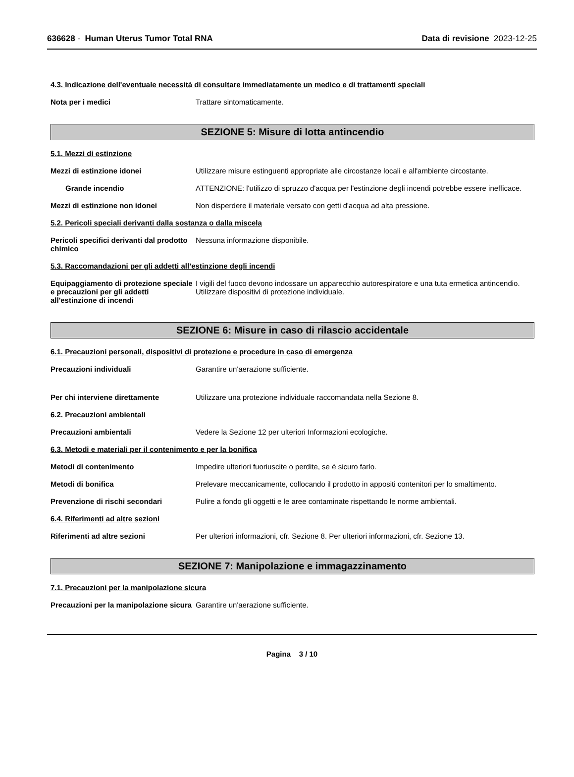636628 - Human Uterus Tumor Total RNA
Data di revisione 2023-12-25
4.3. Indicazione dell'eventuale necessità di consultare immediatamente un medico e di trattamenti speciali
Nota per i medici Trattare sintomaticamente.
SEZIONE 5: Misure di lotta antincendio
5.1. Mezzi di estinzione
Mezzi di estinzione idonei Utilizzare misure estinguenti appropriate alle circostanze locali e all'ambiente circostante.
Grande incendio ATTENZIONE: l'utilizzo di spruzzo d'acqua per l'estinzione degli incendi potrebbe essere inefficace.
Mezzi di estinzione non idonei Non disperdere il materiale versato con getti d'acqua ad alta pressione.
5.2. Pericoli speciali derivanti dalla sostanza o dalla miscela
Pericoli specifici derivanti dal prodotto chimico
Nessuna informazione disponibile.
5.3. Raccomandazioni per gli addetti all’estinzione degli incendi
Equipaggiamento di protezione speciale e precauzioni per gli addetti all'estinzione di incendi
I vigili del fuoco devono indossare un apparecchio autorespiratore e una tuta ermetica antincendio. Utilizzare dispositivi di protezione individuale.
SEZIONE 6: Misure in caso di rilascio accidentale
6.1. Precauzioni personali, dispositivi di protezione e procedure in caso di emergenza
Precauzioni individuali Garantire un'aerazione sufficiente.
Per chi interviene direttamente Utilizzare una protezione individuale raccomandata nella Sezione 8.
6.2. Precauzioni ambientali
Precauzioni ambientali Vedere la Sezione 12 per ulteriori Informazioni ecologiche.
6.3. Metodi e materiali per il contenimento e per la bonifica
Metodi di contenimento Impedire ulteriori fuoriuscite o perdite, se è sicuro farlo.
Metodi di bonifica Prelevare meccanicamente, collocando il prodotto in appositi contenitori per lo smaltimento.
Prevenzione di rischi secondari Pulire a fondo gli oggetti e le aree contaminate rispettando le norme ambientali.
6.4. Riferimenti ad altre sezioni
Riferimenti ad altre sezioni Per ulteriori informazioni, cfr. Sezione 8. Per ulteriori informazioni, cfr. Sezione 13.
SEZIONE 7: Manipolazione e immagazzinamento
7.1. Precauzioni per la manipolazione sicura
Precauzioni per la manipolazione sicura
Garantire un'aerazione sufficiente.
Pagina 3 / 10